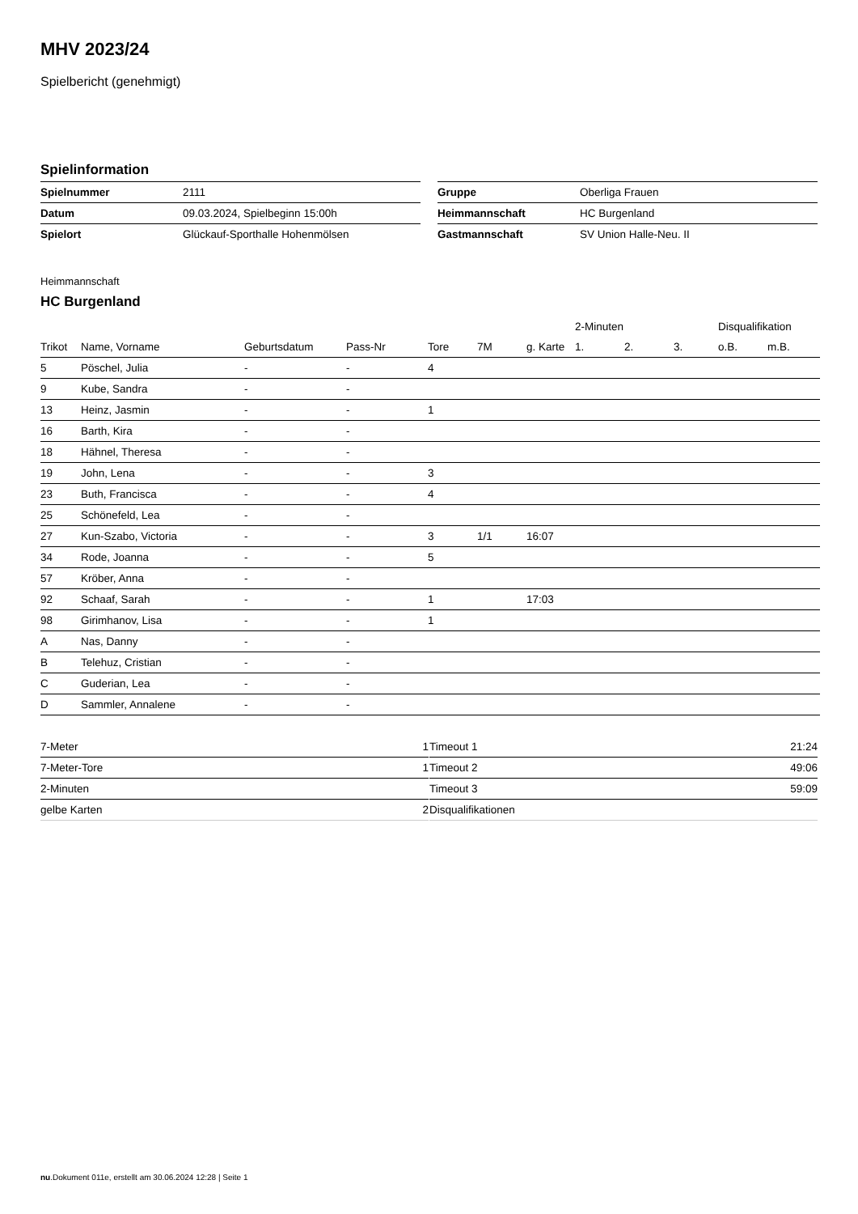MHV 2023/24
Spielbericht (genehmigt)
Spielinformation
| Spielnummer | 2111 |
| Datum | 09.03.2024, Spielbeginn 15:00h |
| Spielort | Glückauf-Sporthalle Hohenmölsen |
| Gruppe | Oberliga Frauen |
| Heimmannschaft | HC Burgenland |
| Gastmannschaft | SV Union Halle-Neu. II |
Heimmannschaft
HC Burgenland
| | | | | | | | 2-Minuten | | | Disqualifikation | |
| --- | --- | --- | --- | --- | --- | --- | --- | --- | --- | --- | --- |
| Trikot | Name, Vorname | Geburtsdatum | Pass-Nr | Tore | 7M | g. Karte | 1. | 2. | 3. | o.B. | m.B. |
| 5 | Pöschel, Julia | - | - | 4 | | | | | | | |
| 9 | Kube, Sandra | - | - | | | | | | | | |
| 13 | Heinz, Jasmin | - | - | 1 | | | | | | | |
| 16 | Barth, Kira | - | - | | | | | | | | |
| 18 | Hähnel, Theresa | - | - | | | | | | | | |
| 19 | John, Lena | - | - | 3 | | | | | | | |
| 23 | Buth, Francisca | - | - | 4 | | | | | | | |
| 25 | Schönefeld, Lea | - | - | | | | | | | | |
| 27 | Kun-Szabo, Victoria | - | - | 3 | 1/1 | 16:07 | | | | | |
| 34 | Rode, Joanna | - | - | 5 | | | | | | | |
| 57 | Kröber, Anna | - | - | | | | | | | | |
| 92 | Schaaf, Sarah | - | - | 1 | | 17:03 | | | | | |
| 98 | Girimhanov, Lisa | - | - | 1 | | | | | | | |
| A | Nas, Danny | - | - | | | | | | | | |
| B | Telehuz, Cristian | - | - | | | | | | | | |
| C | Guderian, Lea | - | - | | | | | | | | |
| D | Sammler, Annalene | - | - | | | | | | | | |
| 7-Meter | 1 |
| 7-Meter-Tore | 1 |
| 2-Minuten | |
| gelbe Karten | 2 |
| Timeout 1 | 21:24 |
| Timeout 2 | 49:06 |
| Timeout 3 | 59:09 |
| Disqualifikationen | |
nu.Dokument 011e, erstellt am 30.06.2024 12:28 | Seite 1